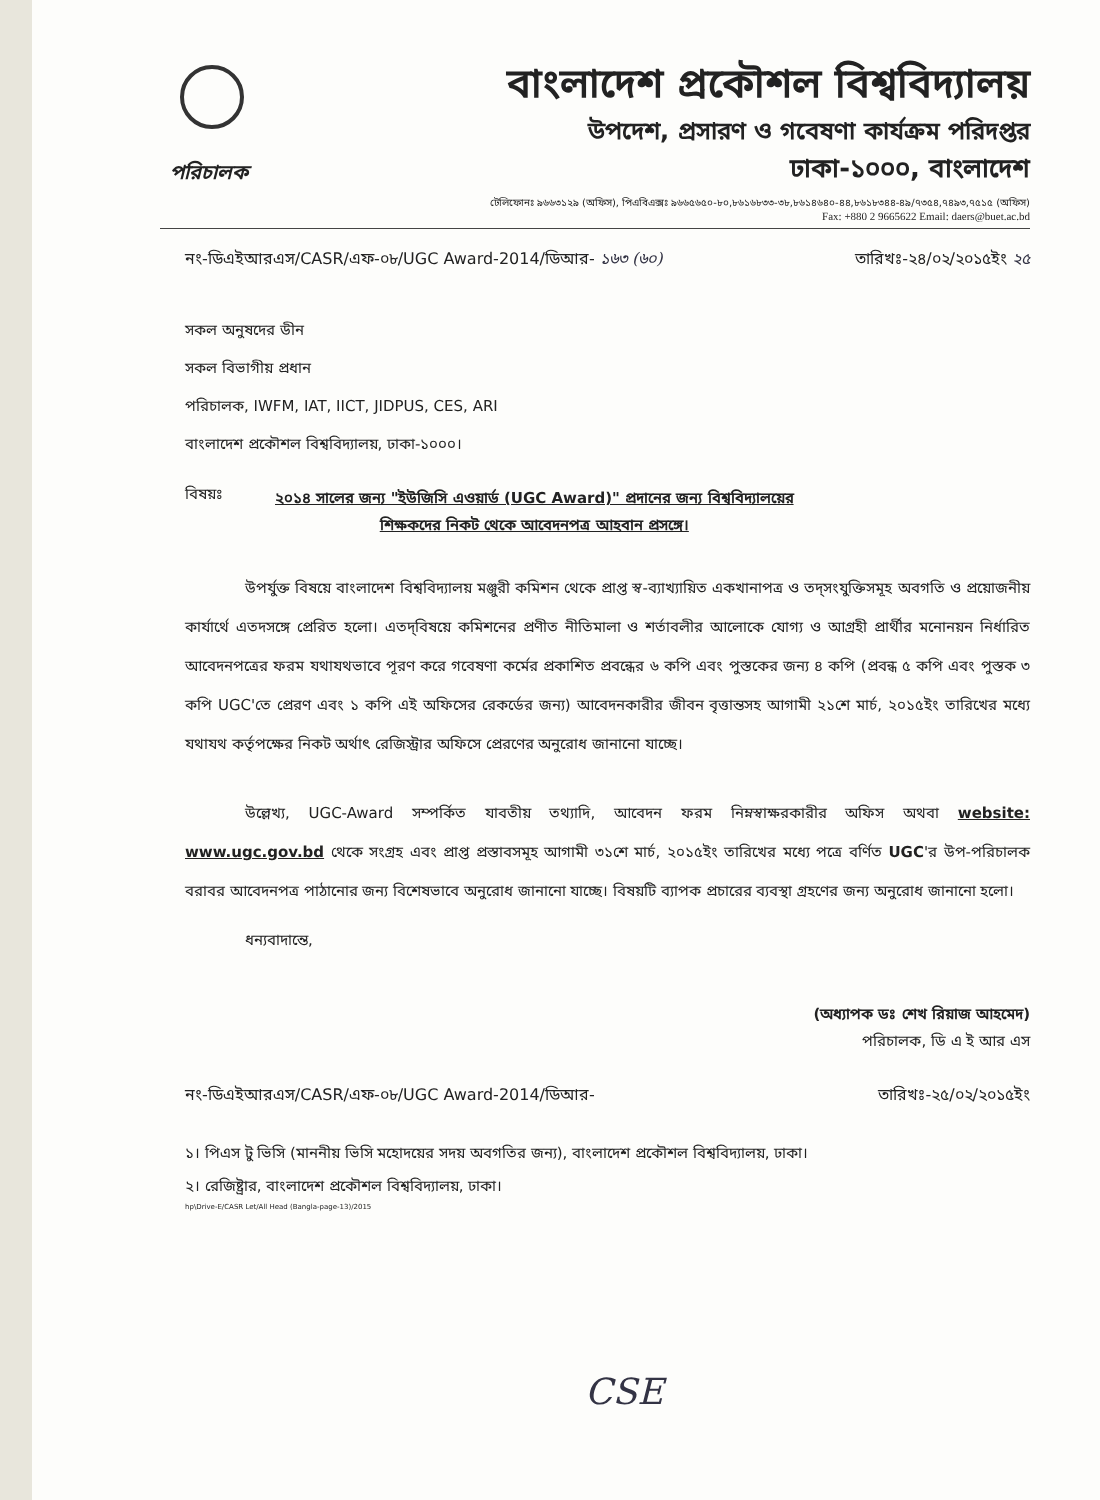বাংলাদেশ প্রকৌশল বিশ্ববিদ্যালয়
উপদেশ, প্রসারণ ও গবেষণা কার্যক্রম পরিদপ্তর
ঢাকা-১০০০, বাংলাদেশ
পরিচালক
টেলিফোনঃ ৯৬৬৩১২৯ (অফিস), পিএবিএক্সঃ ৯৬৬৫৬৫০-৮০,৮৬১৬৮৩৩-৩৮,৮৬১৪৬৪০-৪৪,৮৬১৮৩৪৪-৪৯/৭৩৫৪,৭৪৯৩,৭৫১৫ (অফিস)
Fax: +880 2 9665622 Email: daers@buet.ac.bd
নং-ডিএইআরএস/CASR/এফ-০৮/UGC Award-2014/ডিআর- ১৬৩ (৬০) তারিখঃ-২৪/০২/২০১৫ইং ২৫
সকল অনুষদের ডীন
সকল বিভাগীয় প্রধান
পরিচালক, IWFM, IAT, IICT, JIDPUS, CES, ARI
বাংলাদেশ প্রকৌশল বিশ্ববিদ্যালয়, ঢাকা-১০০০।
বিষয়ঃ
২০১৪ সালের জন্য "ইউজিসি এওয়ার্ড (UGC Award)" প্রদানের জন্য বিশ্ববিদ্যালয়ের
শিক্ষকদের নিকট থেকে আবেদনপত্র আহবান প্রসঙ্গে।
উপর্যুক্ত বিষয়ে বাংলাদেশ বিশ্ববিদ্যালয় মঞ্জুরী কমিশন থেকে প্রাপ্ত স্ব-ব্যাখ্যায়িত একখানাপত্র ও তদ্‌সংযুক্তিসমূহ অবগতি ও প্রয়োজনীয় কার্যার্থে এতদসঙ্গে প্রেরিত হলো। এতদ্‌বিষয়ে কমিশনের প্রণীত নীতিমালা ও শর্তাবলীর আলোকে যোগ্য ও আগ্রহী প্রার্থীর মনোনয়ন নির্ধারিত আবেদনপত্রের ফরম যথাযথভাবে পূরণ করে গবেষণা কর্মের প্রকাশিত প্রবন্ধের ৬ কপি এবং পুস্তকের জন্য ৪ কপি (প্রবন্ধ ৫ কপি এবং পুস্তক ৩ কপি UGC'তে প্রেরণ এবং ১ কপি এই অফিসের রেকর্ডের জন্য) আবেদনকারীর জীবন বৃত্তান্তসহ আগামী ২১শে মার্চ, ২০১৫ইং তারিখের মধ্যে যথাযথ কর্তৃপক্ষের নিকট অর্থাৎ রেজিস্ট্রার অফিসে প্রেরণের অনুরোধ জানানো যাচ্ছে।
উল্লেখ্য, UGC-Award সম্পর্কিত যাবতীয় তথ্যাদি, আবেদন ফরম নিম্নস্বাক্ষরকারীর অফিস অথবা website: www.ugc.gov.bd থেকে সংগ্রহ এবং প্রাপ্ত প্রস্তাবসমূহ আগামী ৩১শে মার্চ, ২০১৫ইং তারিখের মধ্যে পত্রে বর্ণিত UGC'র উপ-পরিচালক বরাবর আবেদনপত্র পাঠানোর জন্য বিশেষভাবে অনুরোধ জানানো যাচ্ছে। বিষয়টি ব্যাপক প্রচারের ব্যবস্থা গ্রহণের জন্য অনুরোধ জানানো হলো।
ধন্যবাদান্তে,
(অধ্যাপক ডঃ শেখ রিয়াজ আহমেদ)
পরিচালক, ডি এ ই আর এস
নং-ডিএইআরএস/CASR/এফ-০৮/UGC Award-2014/ডিআর- তারিখঃ-২৫/০২/২০১৫ইং
১। পিএস টু ভিসি (মাননীয় ভিসি মহোদয়ের সদয় অবগতির জন্য), বাংলাদেশ প্রকৌশল বিশ্ববিদ্যালয়, ঢাকা।
২। রেজিষ্ট্রার, বাংলাদেশ প্রকৌশল বিশ্ববিদ্যালয়, ঢাকা।
hp\Drive-E/CASR Let/All Head (Bangla-page-13)/2015
CSE